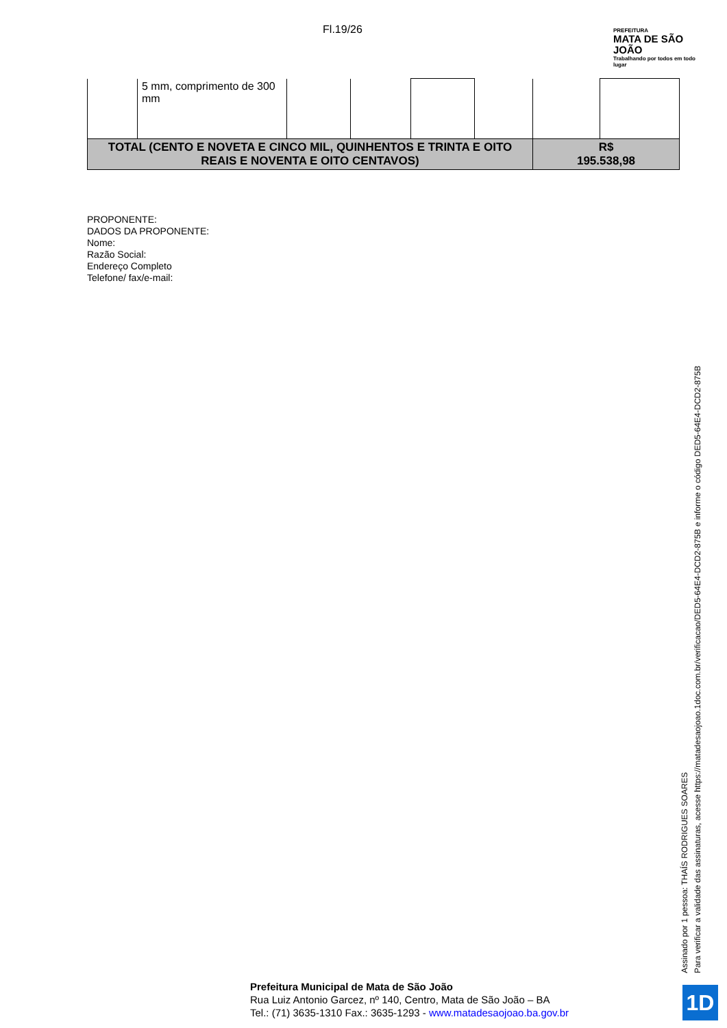Fl.19/26
PREFEITURA
MATA DE SÃO JOÃO
Trabalhando por todos em todo lugar
| | 5 mm, comprimento de 300 mm | | | | | | |
| TOTAL (CENTO E NOVETA E CINCO MIL, QUINHENTOS E TRINTA E OITO REAIS E NOVENTA E OITO CENTAVOS) | | | | | | R$ 195.538,98 | |
PROPONENTE:
DADOS DA PROPONENTE:
Nome:
Razão Social:
Endereço Completo
Telefone/ fax/e-mail:
Assinado por 1 pessoa: THAÍS RODRIGUES SOARES
Para verificar a validade das assinaturas, acesse https://matadesaojoao.1doc.com.br/verificacao/DED5-64E4-DCD2-875B e informe o código DED5-64E4-DCD2-875B
Prefeitura Municipal de Mata de São João
Rua Luiz Antonio Garcez, nº 140, Centro, Mata de São João – BA
Tel.: (71) 3635-1310 Fax.: 3635-1293 - www.matadesaojoao.ba.gov.br
1D